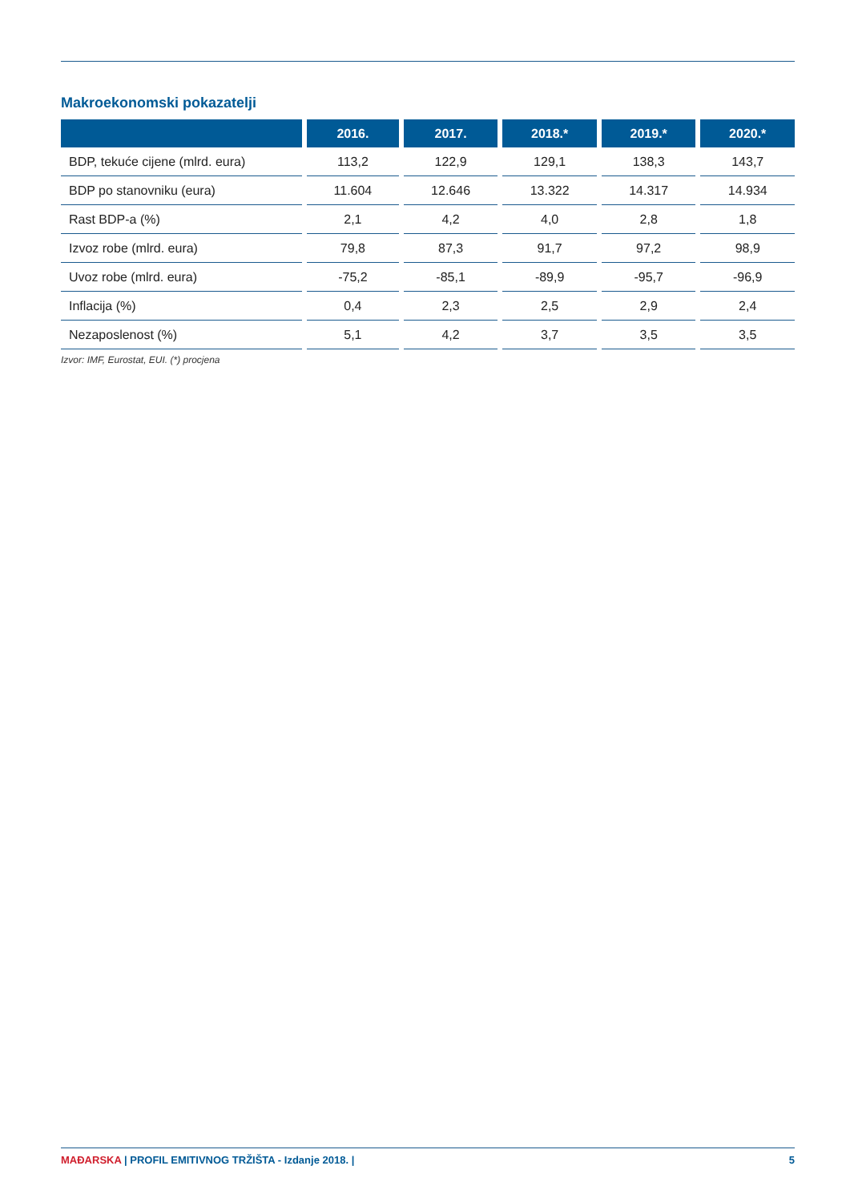Makroekonomski pokazatelji
| | 2016. | 2017. | 2018.* | 2019.* | 2020.* |
| --- | --- | --- | --- | --- | --- |
| BDP, tekuće cijene (mlrd. eura) | 113,2 | 122,9 | 129,1 | 138,3 | 143,7 |
| BDP po stanovniku (eura) | 11.604 | 12.646 | 13.322 | 14.317 | 14.934 |
| Rast BDP-a (%) | 2,1 | 4,2 | 4,0 | 2,8 | 1,8 |
| Izvoz robe (mlrd. eura) | 79,8 | 87,3 | 91,7 | 97,2 | 98,9 |
| Uvoz robe (mlrd. eura) | -75,2 | -85,1 | -89,9 | -95,7 | -96,9 |
| Inflacija (%) | 0,4 | 2,3 | 2,5 | 2,9 | 2,4 |
| Nezaposlenost (%) | 5,1 | 4,2 | 3,7 | 3,5 | 3,5 |
Izvor: IMF, Eurostat, EUI. (*) procjena
MAĐARSKA | PROFIL EMITIVNOG TRŽIŠTA - Izdanje 2018. | 5